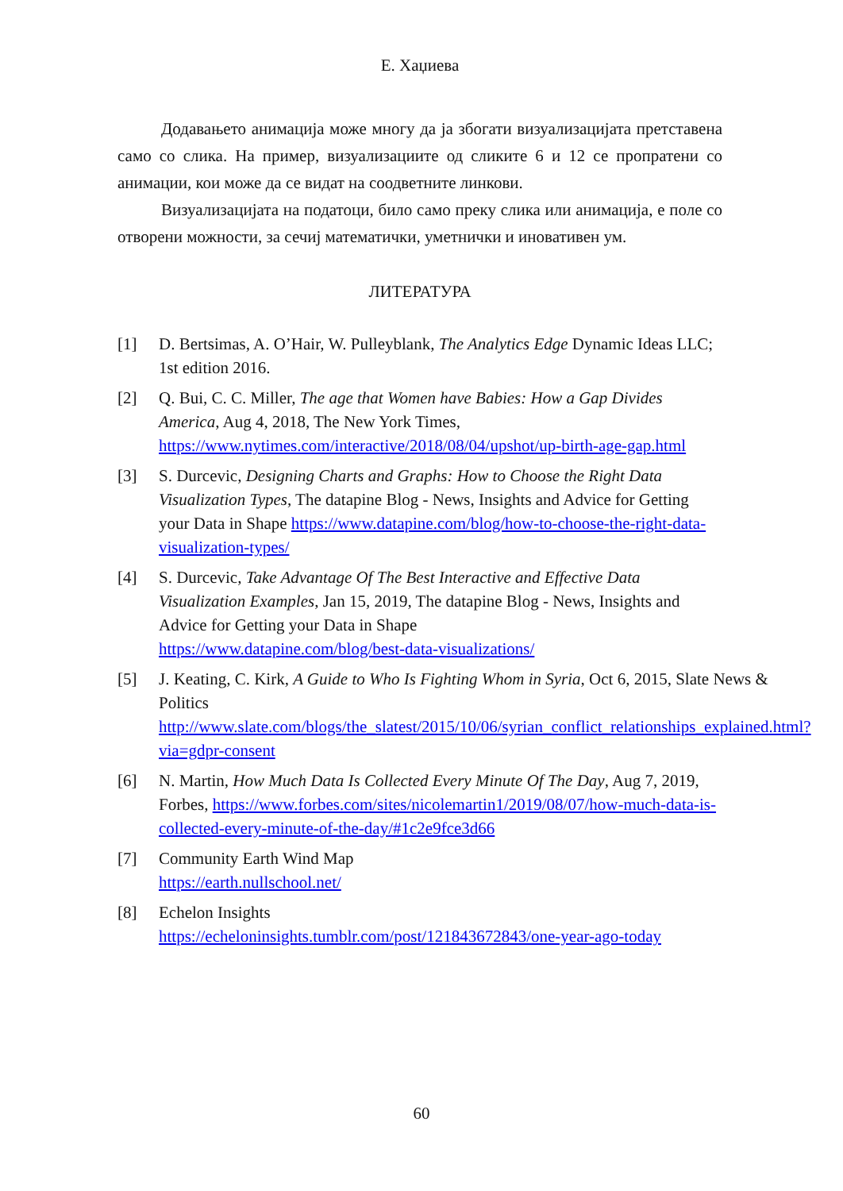Е. Хаџиева
Додавањето анимација може многу да ја збогати визуализацијата претставена само со слика. На пример, визуализациите од сликите 6 и 12 се пропратени со анимации, кои може да се видат на соодветните линкови.
Визуализацијата на податоци, било само преку слика или анимација, е поле со отворени можности, за сечиј математички, уметнички и иновативен ум.
ЛИТЕРАТУРА
[1] D. Bertsimas, A. O’Hair, W. Pulleyblank, The Analytics Edge Dynamic Ideas LLC; 1st edition 2016.
[2] Q. Bui, C. C. Miller, The age that Women have Babies: How a Gap Divides America, Aug 4, 2018, The New York Times, https://www.nytimes.com/interactive/2018/08/04/upshot/up-birth-age-gap.html
[3] S. Durcevic, Designing Charts and Graphs: How to Choose the Right Data Visualization Types, The datapine Blog - News, Insights and Advice for Getting your Data in Shape https://www.datapine.com/blog/how-to-choose-the-right-data-visualization-types/
[4] S. Durcevic, Take Advantage Of The Best Interactive and Effective Data Visualization Examples, Jan 15, 2019, The datapine Blog - News, Insights and Advice for Getting your Data in Shape
https://www.datapine.com/blog/best-data-visualizations/
[5] J. Keating, C. Kirk, A Guide to Who Is Fighting Whom in Syria, Oct 6, 2015, Slate News & Politics
http://www.slate.com/blogs/the_slatest/2015/10/06/syrian_conflict_relationships_explained.html?via=gdpr-consent
[6] N. Martin, How Much Data Is Collected Every Minute Of The Day, Aug 7, 2019, Forbes, https://www.forbes.com/sites/nicolemartin1/2019/08/07/how-much-data-is-collected-every-minute-of-the-day/#1c2e9fce3d66
[7] Community Earth Wind Map
https://earth.nullschool.net/
[8] Echelon Insights
https://echeloninsights.tumblr.com/post/121843672843/one-year-ago-today
60